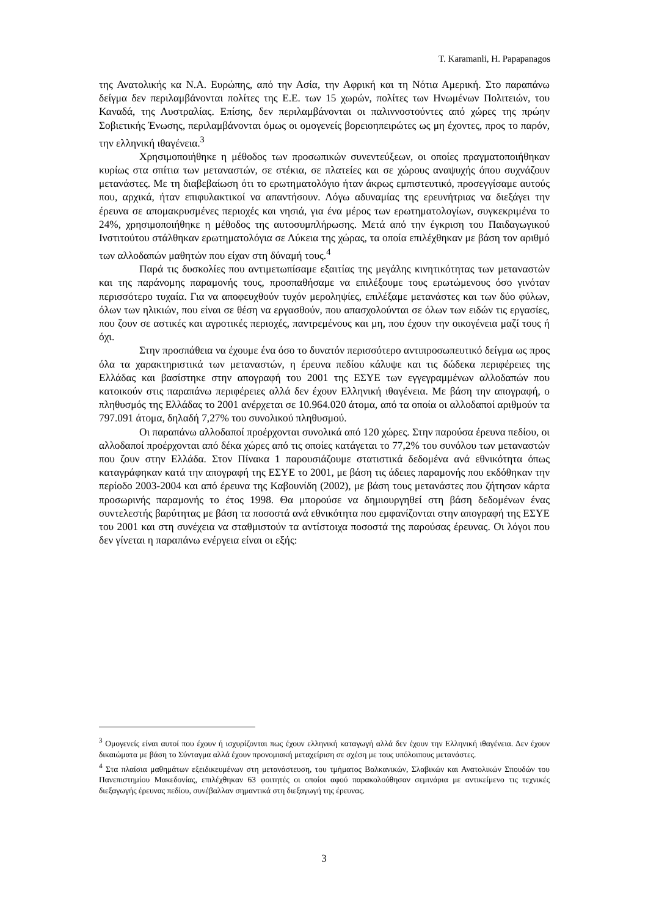T. Karamanli, H. Papapanagos
της Ανατολικής κα Ν.Α. Ευρώπης, από την Ασία, την Αφρική και τη Νότια Αμερική. Στο παραπάνω δείγμα δεν περιλαμβάνονται πολίτες της Ε.Ε. των 15 χωρών, πολίτες των Ηνωμένων Πολιτειών, του Καναδά, της Αυστραλίας. Επίσης, δεν περιλαμβάνονται οι παλιννοστούντες από χώρες της πρώην Σοβιετικής Ένωσης, περιλαμβάνονται όμως οι ομογενείς βορειοηπειρώτες ως μη έχοντες, προς το παρόν, την ελληνική ιθαγένεια.<sup>3</sup>
Χρησιμοποιήθηκε η μέθοδος των προσωπικών συνεντεύξεων, οι οποίες πραγματοποιήθηκαν κυρίως στα σπίτια των μεταναστών, σε στέκια, σε πλατείες και σε χώρους αναψυχής όπου συχνάζουν μετανάστες. Με τη διαβεβαίωση ότι το ερωτηματολόγιο ήταν άκρως εμπιστευτικό, προσεγγίσαμε αυτούς που, αρχικά, ήταν επιφυλακτικοί να απαντήσουν. Λόγω αδυναμίας της ερευνήτριας να διεξάγει την έρευνα σε απομακρυσμένες περιοχές και νησιά, για ένα μέρος των ερωτηματολογίων, συγκεκριμένα το 24%, χρησιμοποιήθηκε η μέθοδος της αυτοσυμπλήρωσης. Μετά από την έγκριση του Παιδαγωγικού Ινστιτούτου στάλθηκαν ερωτηματολόγια σε Λύκεια της χώρας, τα οποία επιλέχθηκαν με βάση τον αριθμό των αλλοδαπών μαθητών που είχαν στη δύναμή τους.<sup>4</sup>
Παρά τις δυσκολίες που αντιμετωπίσαμε εξαιτίας της μεγάλης κινητικότητας των μεταναστών και της παράνομης παραμονής τους, προσπαθήσαμε να επιλέξουμε τους ερωτώμενους όσο γινόταν περισσότερο τυχαία. Για να αποφευχθούν τυχόν μεροληψίες, επιλέξαμε μετανάστες και των δύο φύλων, όλων των ηλικιών, που είναι σε θέση να εργασθούν, που απασχολούνται σε όλων των ειδών τις εργασίες, που ζουν σε αστικές και αγροτικές περιοχές, παντρεμένους και μη, που έχουν την οικογένεια μαζί τους ή όχι.
Στην προσπάθεια να έχουμε ένα όσο το δυνατόν περισσότερο αντιπροσωπευτικό δείγμα ως προς όλα τα χαρακτηριστικά των μεταναστών, η έρευνα πεδίου κάλυψε και τις δώδεκα περιφέρειες της Ελλάδας και βασίστηκε στην απογραφή του 2001 της ΕΣΥΕ των εγγεγραμμένων αλλοδαπών που κατοικούν στις παραπάνω περιφέρειες αλλά δεν έχουν Ελληνική ιθαγένεια. Με βάση την απογραφή, ο πληθυσμός της Ελλάδας το 2001 ανέρχεται σε 10.964.020 άτομα, από τα οποία οι αλλοδαποί αριθμούν τα 797.091 άτομα, δηλαδή 7,27% του συνολικού πληθυσμού.
Οι παραπάνω αλλοδαποί προέρχονται συνολικά από 120 χώρες. Στην παρούσα έρευνα πεδίου, οι αλλοδαποί προέρχονται από δέκα χώρες από τις οποίες κατάγεται το 77,2% του συνόλου των μεταναστών που ζουν στην Ελλάδα. Στον Πίνακα 1 παρουσιάζουμε στατιστικά δεδομένα ανά εθνικότητα όπως καταγράφηκαν κατά την απογραφή της ΕΣΥΕ το 2001, με βάση τις άδειες παραμονής που εκδόθηκαν την περίοδο 2003-2004 και από έρευνα της Καβουνίδη (2002), με βάση τους μετανάστες που ζήτησαν κάρτα προσωρινής παραμονής το έτος 1998. Θα μπορούσε να δημιουργηθεί στη βάση δεδομένων ένας συντελεστής βαρύτητας με βάση τα ποσοστά ανά εθνικότητα που εμφανίζονται στην απογραφή της ΕΣΥΕ του 2001 και στη συνέχεια να σταθμιστούν τα αντίστοιχα ποσοστά της παρούσας έρευνας. Οι λόγοι που δεν γίνεται η παραπάνω ενέργεια είναι οι εξής:
<sup>3</sup> Ομογενείς είναι αυτοί που έχουν ή ισχυρίζονται πως έχουν ελληνική καταγωγή αλλά δεν έχουν την Ελληνική ιθαγένεια. Δεν έχουν δικαιώματα με βάση το Σύνταγμα αλλά έχουν προνομιακή μεταχείριση σε σχέση με τους υπόλοιπους μετανάστες.
<sup>4</sup> Στα πλαίσια μαθημάτων εξειδικευμένων στη μετανάστευση, του τμήματος Βαλκανικών, Σλαβικών και Ανατολικών Σπουδών του Πανεπιστημίου Μακεδονίας, επιλέχθηκαν 63 φοιτητές οι οποίοι αφού παρακολούθησαν σεμινάρια με αντικείμενο τις τεχνικές διεξαγωγής έρευνας πεδίου, συνέβαλλαν σημαντικά στη διεξαγωγή της έρευνας.
3